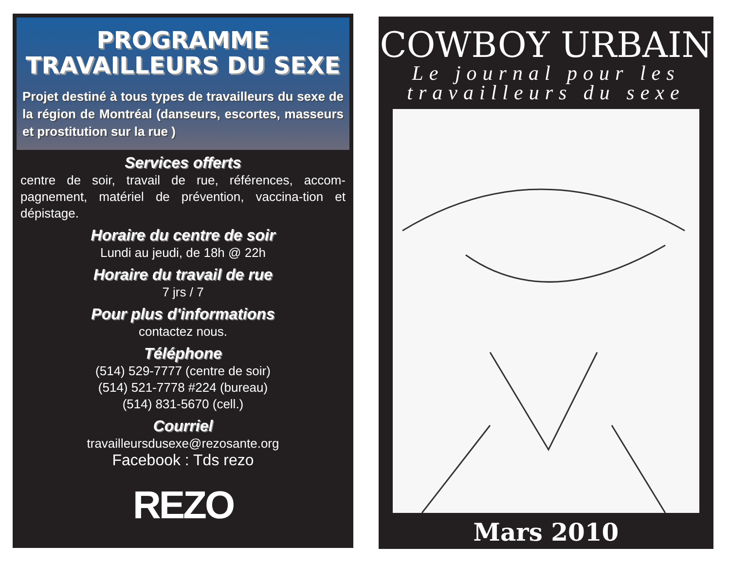PROGRAMME
TRAVAILLEURS DU SEXE
Projet destiné à tous types de travailleurs du sexe de la région de Montréal (danseurs, escortes, masseurs et prostitution sur la rue )
Services offerts
centre de soir, travail de rue, références, accom-pagnement, matériel de prévention, vaccina-tion et dépistage.
Horaire du centre de soir
Lundi au jeudi, de 18h @ 22h
Horaire du travail de rue
7 jrs / 7
Pour plus d'informations
contactez nous.
Téléphone
(514) 529-7777 (centre de soir)
(514) 521-7778 #224 (bureau)
(514) 831-5670 (cell.)
Courriel
travailleursdusexe@rezosante.org
Facebook : Tds rezo
REZO
COWBOY URBAIN
Le journal pour les
travailleurs du sexe
Mars 2010